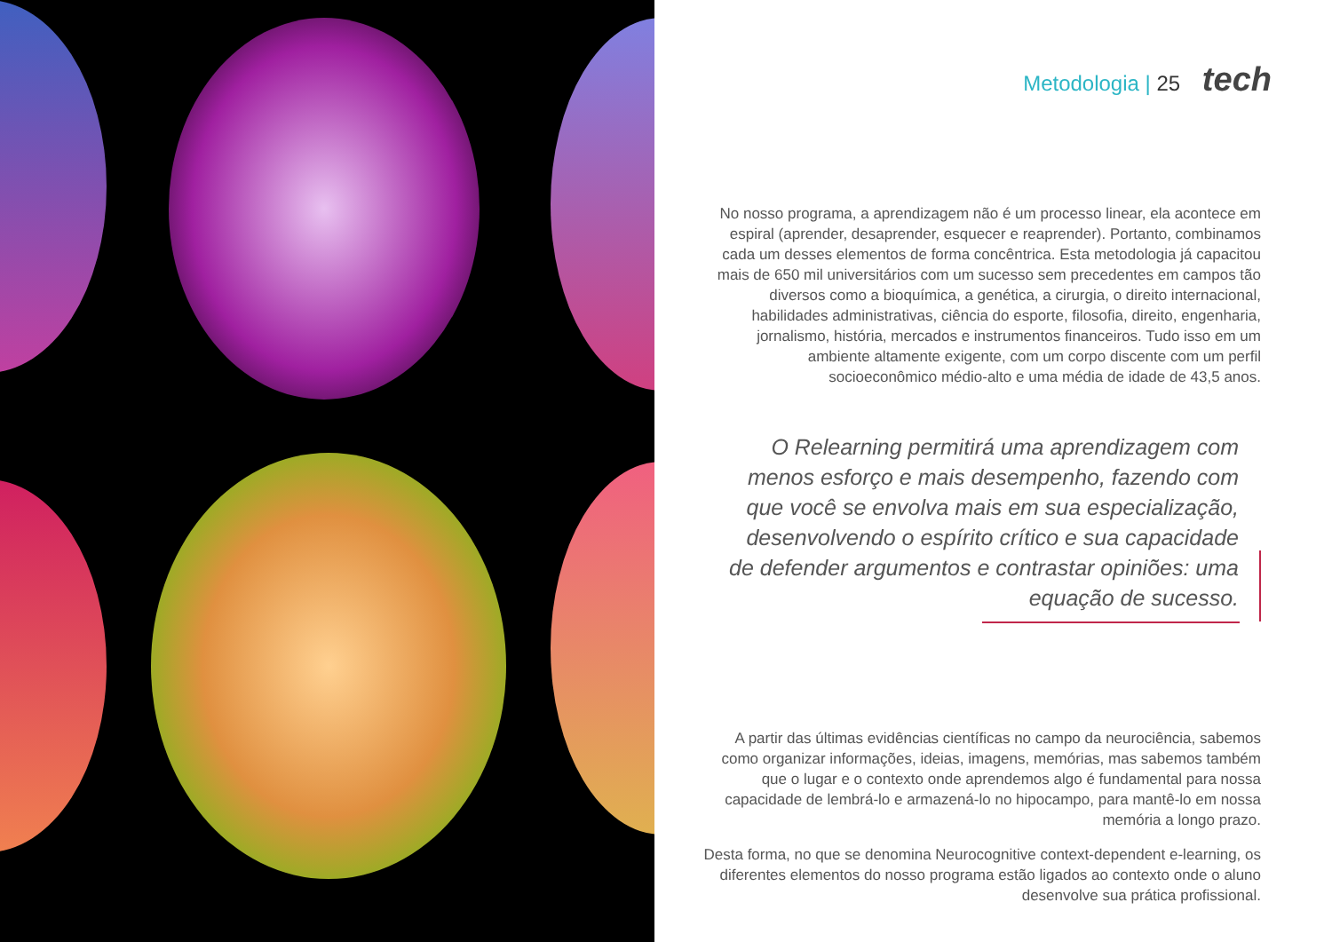Metodologia | 25 tech
No nosso programa, a aprendizagem não é um processo linear, ela acontece em espiral (aprender, desaprender, esquecer e reaprender). Portanto, combinamos cada um desses elementos de forma concêntrica. Esta metodologia já capacitou mais de 650 mil universitários com um sucesso sem precedentes em campos tão diversos como a bioquímica, a genética, a cirurgia, o direito internacional, habilidades administrativas, ciência do esporte, filosofia, direito, engenharia, jornalismo, história, mercados e instrumentos financeiros. Tudo isso em um ambiente altamente exigente, com um corpo discente com um perfil socioeconômico médio-alto e uma média de idade de 43,5 anos.
O Relearning permitirá uma aprendizagem com menos esforço e mais desempenho, fazendo com que você se envolva mais em sua especialização, desenvolvendo o espírito crítico e sua capacidade de defender argumentos e contrastar opiniões: uma equação de sucesso.
A partir das últimas evidências científicas no campo da neurociência, sabemos como organizar informações, ideias, imagens, memórias, mas sabemos também que o lugar e o contexto onde aprendemos algo é fundamental para nossa capacidade de lembrá-lo e armazená-lo no hipocampo, para mantê-lo em nossa memória a longo prazo.
Desta forma, no que se denomina Neurocognitive context-dependent e-learning, os diferentes elementos do nosso programa estão ligados ao contexto onde o aluno desenvolve sua prática profissional.